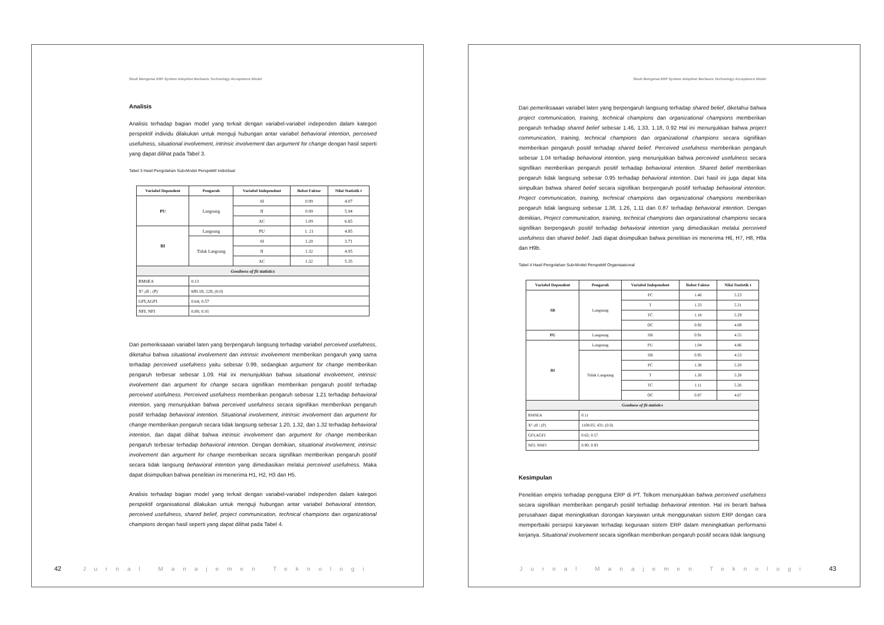Studi Mengenai ERP System Adoption Berbasis Technology Acceptance Model
Analisis
Analisis terhadap bagian model yang terkait dengan variabel-variabel independen dalam kategori perspektif individu dilakukan untuk menguji hubungan antar variabel behavioral intention, perceived usefulness, situational involvement, intrinsic involvement dan argument for change dengan hasil seperti yang dapat dilihat pada Tabel 3.
Tabel 3 Hasil Pengolahan Sub-Model Perspektif Individual
| Variabel Dependent | Pengaruh | Variabel Independent | Bobot Faktor | Nilai Statistik t |
| --- | --- | --- | --- | --- |
| PU | Langsung | SI | 0.99 | 4.07 |
| | | II | 0.99 | 5.94 |
| | | AC | 1.09 | 6.65 |
| BI | Langsung | PU | 1. 21 | 4.85 |
| | Tidak Langsung | SI | 1.20 | 3.71 |
| | | II | 1.32 | 4.95 |
| | | AC | 1.32 | 5.35 |
| Goodness of fit statistics | | | | |
| RMSEA | 0.13 | | | |
| X² ;df ; (P) | 689.18; 228; (0.0) | | | |
| GFI;AGFI | 0.64; 0.57 | | | |
| NFI; NFI | 0.89; 0.91 | | | |
Dari pemeriksaaan variabel laten yang berpengaruh langsung terhadap variabel perceived usefulness, diketahui bahwa situational involvement dan intrinsic involvement memberikan pengaruh yang sama terhadap perceived usefulness yaitu sebesar 0.99, sedangkan argument for change memberikan pengaruh terbesar sebesar 1.09. Hal ini menunjukkan bahwa situational involvement, intrinsic involvement dan argument for change secara signifikan memberikan pengaruh positif terhadap perceived usefulness. Perceived usefulness memberikan pengaruh sebesar 1.21 terhadap behavioral intention, yang menunjukkan bahwa perceived usefulness secara signifikan memberikan pengaruh positif terhadap behavioral intention. Situational involvement, intrinsic involvement dan argument for change memberikan pengaruh secara tidak langsung sebesar 1.20, 1.32, dan 1.32 terhadap behavioral intention, dan dapat dilihat bahwa intrinsic involvement dan argument for change memberikan pengaruh terbesar terhadap behavioral intention. Dengan demikian, situational involvement, intrinsic involvement dan argument for change memberikan secara signifikan memberikan pengaruh positif secara tidak langsung behavioral intention yang dimediasikan melalui perceived usefulness. Maka dapat disimpulkan bahwa penelitian ini menerima H1, H2, H3 dan H5.
Analisis terhadap bagian model yang terkait dengan variabel-variabel independen dalam kategori perspektif organisational dilakukan untuk menguji hubungan antar variabel behavioral intention, perceived usefulness, shared belief, project communication, technical champions dan organizational champions dengan hasil seperti yang dapat dilihat pada Tabel 4.
42 Jurnal Manajemen Teknologi
Studi Mengenai ERP System Adoption Berbasis Technology Acceptance Model
Dari pemeriksaaan variabel laten yang berpengaruh langsung terhadap shared belief, diketahui bahwa project communication, training, technical champions dan organizational champions memberikan pengaruh terhadap shared belief sebesar 1.46, 1.33, 1.18, 0.92 Hal ini menunjukkan bahwa project communication, training, technical champions dan organizational champions secara signifikan memberikan pengaruh positif terhadap shared belief. Perceived usefulness memberikan pengaruh sebesar 1.04 terhadap behavioral intention, yang menunjukkan bahwa perceived usefulness secara signifikan memberikan pengaruh positif terhadap behavioral intention. Shared belief memberikan pengaruh tidak langsung sebesar 0.95 terhadap behavioral intention. Dari hasil ini juga dapat kita simpulkan bahwa shared belief secara signifikan berpengaruh positif terhadap behavioral intention. Project communication, training, technical champions dan organizational champions memberikan pengaruh tidak langsung sebesar 1.38, 1.26, 1.11 dan 0.87 terhadap behavioral intention. Dengan demikian, Project communication, training, technical champions dan organizational champions secara signifikan berpengaruh positif terhadap behavioral intention yang dimediasikan melalui perceived usefulness dan shared belief. Jadi dapat disimpulkan bahwa penelitian ini menerima H6, H7, H8, H9a dan H9b.
Tabel 4 Hasil Pengolahan Sub-Model Perspektif Organisasional
| Variabel Dependent | Pengaruh | Variabel Independent | Bobot Faktor | Nilai Statistik t |
| --- | --- | --- | --- | --- |
| SB | Langsung | PC | 1.46 | 5.23 |
| | | T | 1.33 | 5.31 |
| | | TC | 1.18 | 5.29 |
| | | OC | 0.92 | 4.69 |
| PU | Langsung | SB | 0.91 | 4.55 |
| BI | Langsung | PU | 1.04 | 4.86 |
| | Tidak Langsung | SB | 0.95 | 4.53 |
| | | PC | 1.38 | 5.20 |
| | | T | 1.26 | 5.28 |
| | | TC | 1.11 | 5.26 |
| | | OC | 0.87 | 4.67 |
| Goodness of fit statistics | | | | |
| RMSEA | 0.11 | | | |
| X² ;df ; (P) | 1108.05; 431; (0.0) | | | |
| GFI;AGFI | 0.62; 0.57 | | | |
| NFI; NNFI | 0.90; 0.93 | | | |
Kesimpulan
Penelitian empiris terhadap pengguna ERP di PT. Telkom menunjukkan bahwa perceived usefulness secara signifikan memberikan pengaruh positif terhadap behavioral intention. Hal ini berarti bahwa perusahaan dapat meningkatkan dorongan karyawan untuk menggunakan sistem ERP dengan cara memperbaiki persepsi karyawan terhadap kegunaan sistem ERP dalam meningkatkan performansi kerjanya. Situational involvement secara signifikan memberikan pengaruh positif secara tidak langsung
Jurnal Manajemen Teknologi 43